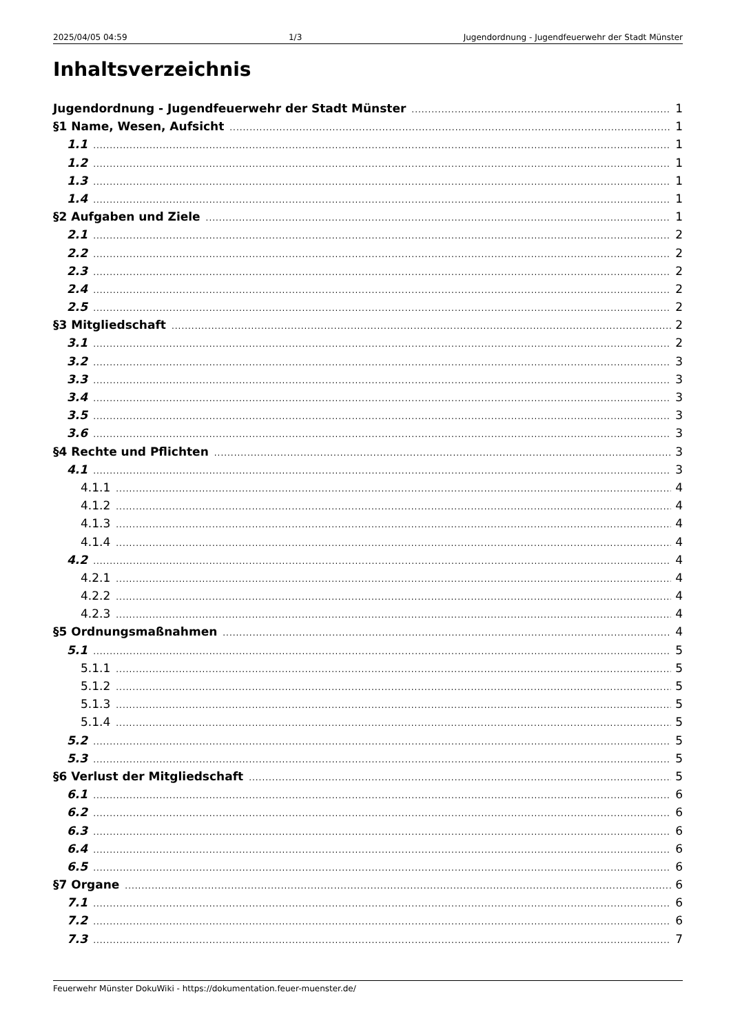2025/04/05 04:59 1/3 Jugendordnung - Jugendfeuerwehr der Stadt Münster
Inhaltsverzeichnis
Jugendordnung - Jugendfeuerwehr der Stadt Münster 1
§1 Name, Wesen, Aufsicht 1
1.1 1
1.2 1
1.3 1
1.4 1
§2 Aufgaben und Ziele 1
2.1 2
2.2 2
2.3 2
2.4 2
2.5 2
§3 Mitgliedschaft 2
3.1 2
3.2 3
3.3 3
3.4 3
3.5 3
3.6 3
§4 Rechte und Pflichten 3
4.1 3
4.1.1 4
4.1.2 4
4.1.3 4
4.1.4 4
4.2 4
4.2.1 4
4.2.2 4
4.2.3 4
§5 Ordnungsmaßnahmen 4
5.1 5
5.1.1 5
5.1.2 5
5.1.3 5
5.1.4 5
5.2 5
5.3 5
§6 Verlust der Mitgliedschaft 5
6.1 6
6.2 6
6.3 6
6.4 6
6.5 6
§7 Organe 6
7.1 6
7.2 6
7.3 7
Feuerwehr Münster DokuWiki - https://dokumentation.feuer-muenster.de/